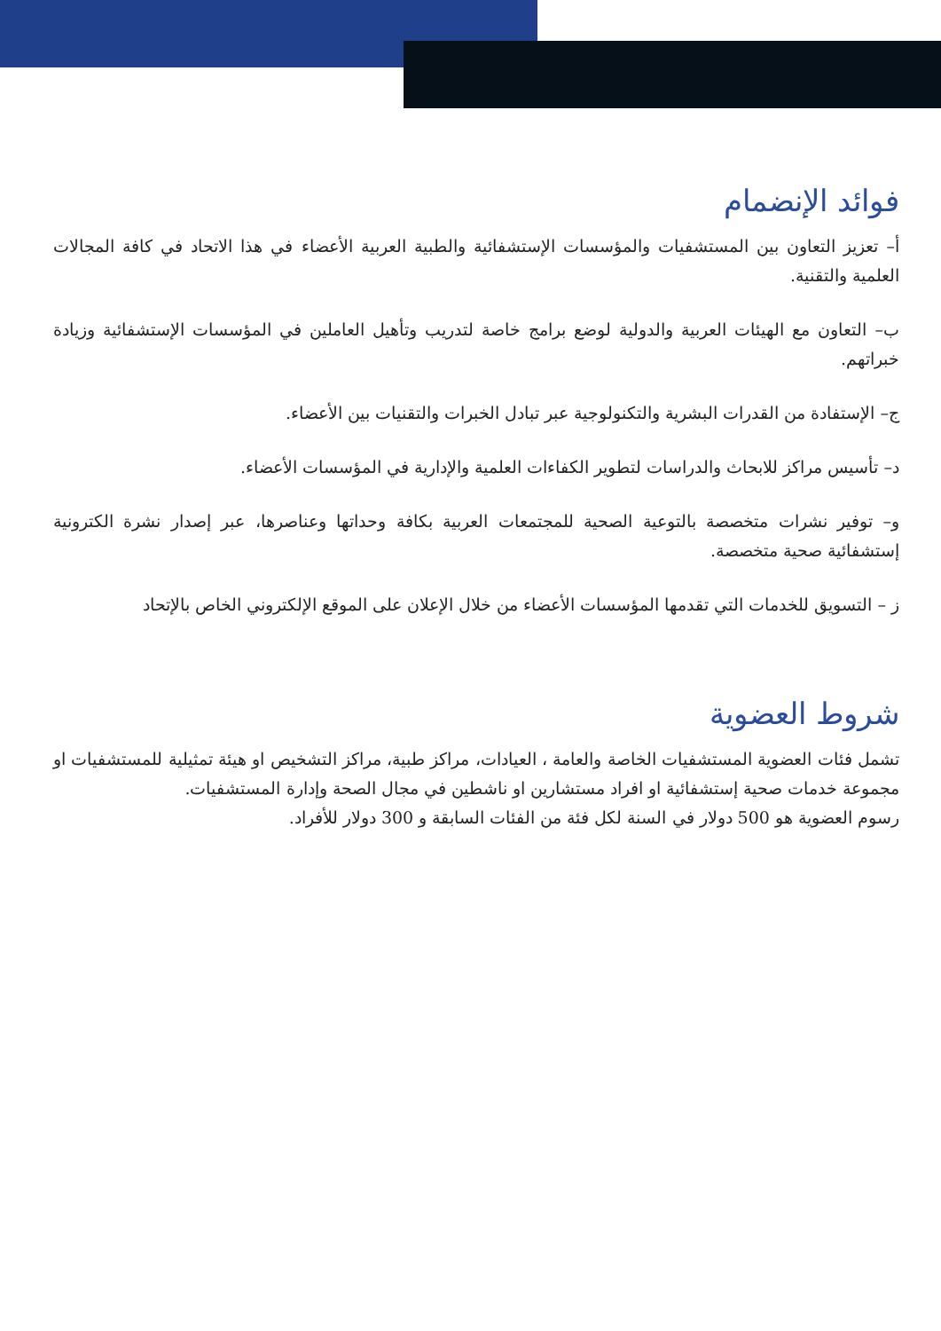فوائد الإنضمام
أ– تعزيز التعاون بين المستشفيات والمؤسسات الإستشفائية والطبية العربية الأعضاء في هذا الاتحاد في كافة المجالات العلمية والتقنية.
ب– التعاون مع الهيئات العربية والدولية لوضع برامج خاصة لتدريب وتأهيل العاملين في المؤسسات الإستشفائية وزيادة خبراتهم.
ج– الإستفادة من القدرات البشرية والتكنولوجية عبر تبادل الخبرات والتقنيات بين الأعضاء.
د– تأسيس مراكز للابحاث والدراسات لتطوير الكفاءات العلمية والإدارية في المؤسسات الأعضاء.
و– توفير نشرات متخصصة بالتوعية الصحية للمجتمعات العربية بكافة وحداتها وعناصرها، عبر إصدار نشرة الكترونية إستشفائية صحية متخصصة.
ز – التسويق للخدمات التي تقدمها المؤسسات الأعضاء من خلال الإعلان على الموقع الإلكتروني الخاص بالإتحاد
شروط العضوية
تشمل فئات العضوية المستشفيات الخاصة والعامة ، العيادات، مراكز طبية، مراكز التشخيص او هيئة تمثيلية للمستشفيات او مجموعة خدمات صحية إستشفائية او افراد مستشارين او ناشطين في مجال الصحة وإدارة المستشفيات.
رسوم العضوية هو 500 دولار في السنة لكل فئة من الفئات السابقة و 300 دولار للأفراد.